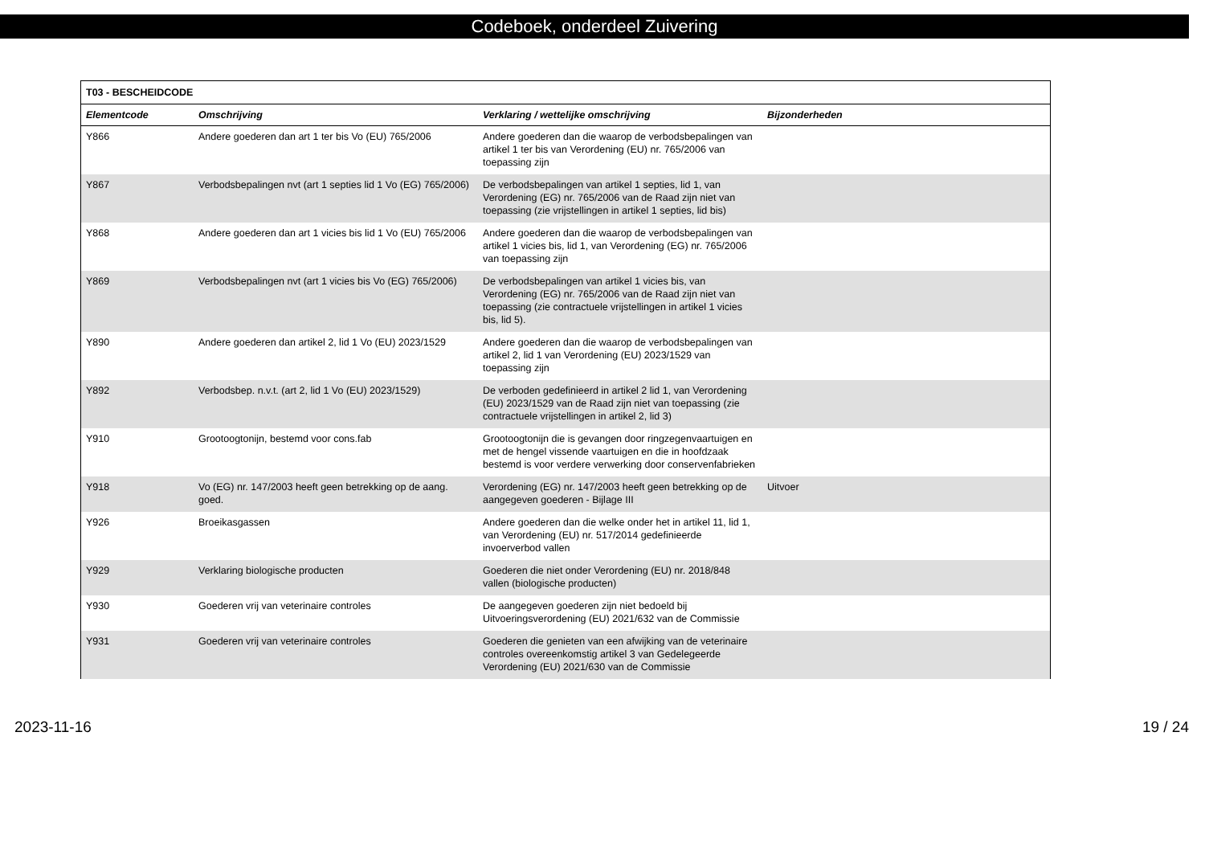Codeboek, onderdeel Zuivering
| T03 - BESCHEIDCODE | | | |
| Elementcode | Omschrijving | Verklaring / wettelijke omschrijving | Bijzonderheden |
| Y866 | Andere goederen dan art 1 ter bis Vo (EU) 765/2006 | Andere goederen dan die waarop de verbodsbepalingen van artikel 1 ter bis van Verordening (EU) nr. 765/2006 van toepassing zijn | |
| Y867 | Verbodsbepalingen nvt (art 1 septies lid 1 Vo (EG) 765/2006) | De verbodsbepalingen van artikel 1 septies, lid 1, van Verordening (EG) nr. 765/2006 van de Raad zijn niet van toepassing (zie vrijstellingen in artikel 1 septies, lid bis) | |
| Y868 | Andere goederen dan art 1 vicies bis lid 1 Vo (EU) 765/2006 | Andere goederen dan die waarop de verbodsbepalingen van artikel 1 vicies bis, lid 1, van Verordening (EG) nr. 765/2006 van toepassing zijn | |
| Y869 | Verbodsbepalingen nvt (art 1 vicies bis Vo (EG) 765/2006) | De verbodsbepalingen van artikel 1 vicies bis, van Verordening (EG) nr. 765/2006 van de Raad zijn niet van toepassing (zie contractuele vrijstellingen in artikel 1 vicies bis, lid 5). | |
| Y890 | Andere goederen dan artikel 2, lid 1 Vo (EU) 2023/1529 | Andere goederen dan die waarop de verbodsbepalingen van artikel 2, lid 1 van Verordening (EU) 2023/1529 van toepassing zijn | |
| Y892 | Verbodsbep. n.v.t. (art 2, lid 1 Vo (EU) 2023/1529) | De verboden gedefinieerd in artikel 2 lid 1, van Verordening (EU) 2023/1529 van de Raad zijn niet van toepassing (zie contractuele vrijstellingen in artikel 2, lid 3) | |
| Y910 | Grootoogtonijn, bestemd voor cons.fab | Grootoogtonijn die is gevangen door ringzegenvaartuigen en met de hengel vissende vaartuigen en die in hoofdzaak bestemd is voor verdere verwerking door conservenfabrieken | |
| Y918 | Vo (EG) nr. 147/2003 heeft geen betrekking op de aang. goed. | Verordening (EG) nr. 147/2003 heeft geen betrekking op de aangegeven goederen - Bijlage III | Uitvoer |
| Y926 | Broeikasgassen | Andere goederen dan die welke onder het in artikel 11, lid 1, van Verordening (EU) nr. 517/2014 gedefinieerde invoerverbod vallen | |
| Y929 | Verklaring biologische producten | Goederen die niet onder Verordening (EU) nr. 2018/848 vallen (biologische producten) | |
| Y930 | Goederen vrij van veterinaire controles | De aangegeven goederen zijn niet bedoeld bij Uitvoeringsverordening (EU) 2021/632 van de Commissie | |
| Y931 | Goederen vrij van veterinaire controles | Goederen die genieten van een afwijking van de veterinaire controles overeenkomstig artikel 3 van Gedelegeerde Verordening (EU) 2021/630 van de Commissie | |
2023-11-16 19 / 24